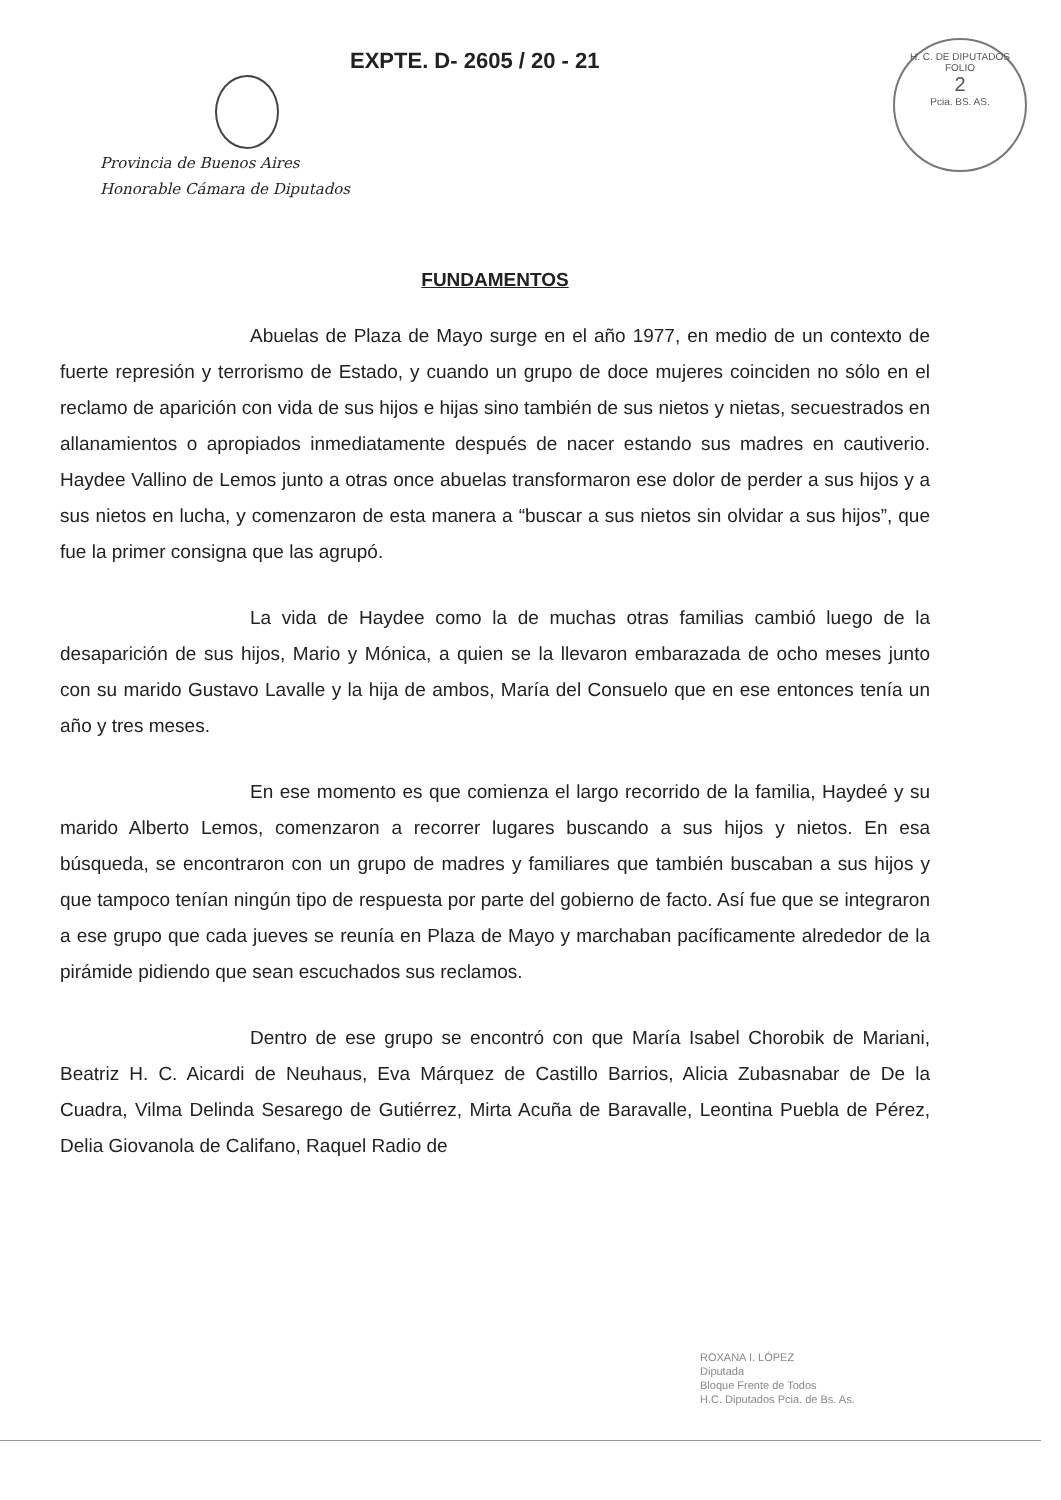EXPTE. D- 2605 / 20 - 21
Provincia de Buenos Aires
Honorable Cámara de Diputados
H. C. DE DIPUTADOS
FOLIO
2
Pcia. BS. AS.
FUNDAMENTOS
Abuelas de Plaza de Mayo surge en el año 1977, en medio de un contexto de fuerte represión y terrorismo de Estado, y cuando un grupo de doce mujeres coinciden no sólo en el reclamo de aparición con vida de sus hijos e hijas sino también de sus nietos y nietas, secuestrados en allanamientos o apropiados inmediatamente después de nacer estando sus madres en cautiverio. Haydee Vallino de Lemos junto a otras once abuelas transformaron ese dolor de perder a sus hijos y a sus nietos en lucha, y comenzaron de esta manera a “buscar a sus nietos sin olvidar a sus hijos”, que fue la primer consigna que las agrupó.
La vida de Haydee como la de muchas otras familias cambió luego de la desaparición de sus hijos, Mario y Mónica, a quien se la llevaron embarazada de ocho meses junto con su marido Gustavo Lavalle y la hija de ambos, María del Consuelo que en ese entonces tenía un año y tres meses.
En ese momento es que comienza el largo recorrido de la familia, Haydeé y su marido Alberto Lemos, comenzaron a recorrer lugares buscando a sus hijos y nietos. En esa búsqueda, se encontraron con un grupo de madres y familiares que también buscaban a sus hijos y que tampoco tenían ningún tipo de respuesta por parte del gobierno de facto. Así fue que se integraron a ese grupo que cada jueves se reunía en Plaza de Mayo y marchaban pacíficamente alrededor de la pirámide pidiendo que sean escuchados sus reclamos.
Dentro de ese grupo se encontró con que María Isabel Chorobik de Mariani, Beatriz H. C. Aicardi de Neuhaus, Eva Márquez de Castillo Barrios, Alicia Zubasnabar de De la Cuadra, Vilma Delinda Sesarego de Gutiérrez, Mirta Acuña de Baravalle, Leontina Puebla de Pérez, Delia Giovanola de Califano, Raquel Radio de
ROXANA I. LÓPEZ
Diputada
Bloque Frente de Todos
H.C. Diputados Pcia. de Bs. As.